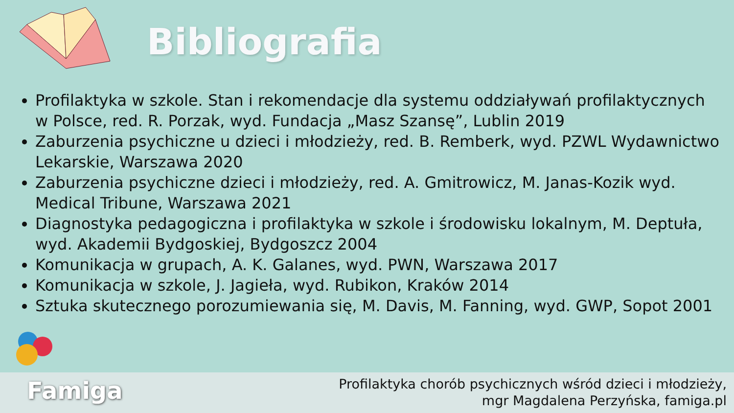Bibliografia
Profilaktyka w szkole. Stan i rekomendacje dla systemu oddziaływań profilaktycznych w Polsce, red. R. Porzak, wyd. Fundacja „Masz Szansę”, Lublin 2019
Zaburzenia psychiczne u dzieci i młodzieży, red. B. Remberk, wyd. PZWL Wydawnictwo Lekarskie, Warszawa 2020
Zaburzenia psychiczne dzieci i młodzieży, red. A. Gmitrowicz, M. Janas-Kozik wyd. Medical Tribune, Warszawa 2021
Diagnostyka pedagogiczna i profilaktyka w szkole i środowisku lokalnym, M. Deptuła, wyd. Akademii Bydgoskiej, Bydgoszcz 2004
Komunikacja w grupach, A. K. Galanes, wyd. PWN, Warszawa 2017
Komunikacja w szkole, J. Jagieła, wyd. Rubikon, Kraków 2014
Sztuka skutecznego porozumiewania się, M. Davis, M. Fanning, wyd. GWP, Sopot 2001
Famiga
Profilaktyka chorób psychicznych wśród dzieci i młodzieży,
mgr Magdalena Perzyńska, famiga.pl